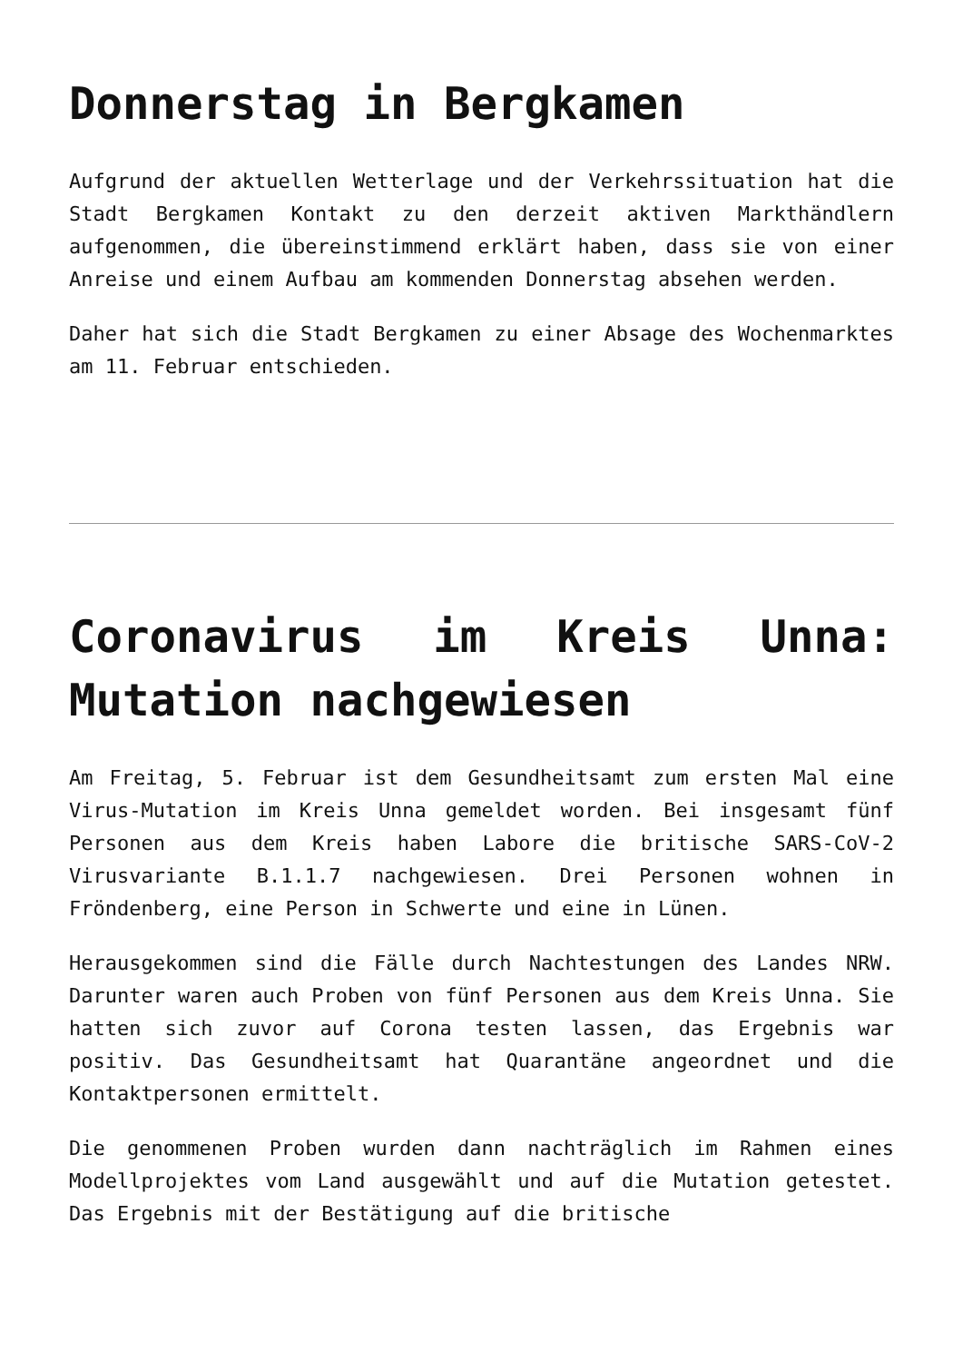Donnerstag in Bergkamen
Aufgrund der aktuellen Wetterlage und der Verkehrssituation hat die Stadt Bergkamen Kontakt zu den derzeit aktiven Markthändlern aufgenommen, die übereinstimmend erklärt haben, dass sie von einer Anreise und einem Aufbau am kommenden Donnerstag absehen werden.
Daher hat sich die Stadt Bergkamen zu einer Absage des Wochenmarktes am 11. Februar entschieden.
Coronavirus im Kreis Unna: Mutation nachgewiesen
Am Freitag, 5. Februar ist dem Gesundheitsamt zum ersten Mal eine Virus-Mutation im Kreis Unna gemeldet worden. Bei insgesamt fünf Personen aus dem Kreis haben Labore die britische SARS-CoV-2 Virusvariante B.1.1.7 nachgewiesen. Drei Personen wohnen in Fröndenberg, eine Person in Schwerte und eine in Lünen.
Herausgekommen sind die Fälle durch Nachtestungen des Landes NRW. Darunter waren auch Proben von fünf Personen aus dem Kreis Unna. Sie hatten sich zuvor auf Corona testen lassen, das Ergebnis war positiv. Das Gesundheitsamt hat Quarantäne angeordnet und die Kontaktpersonen ermittelt.
Die genommenen Proben wurden dann nachträglich im Rahmen eines Modellprojektes vom Land ausgewählt und auf die Mutation getestet. Das Ergebnis mit der Bestätigung auf die britische